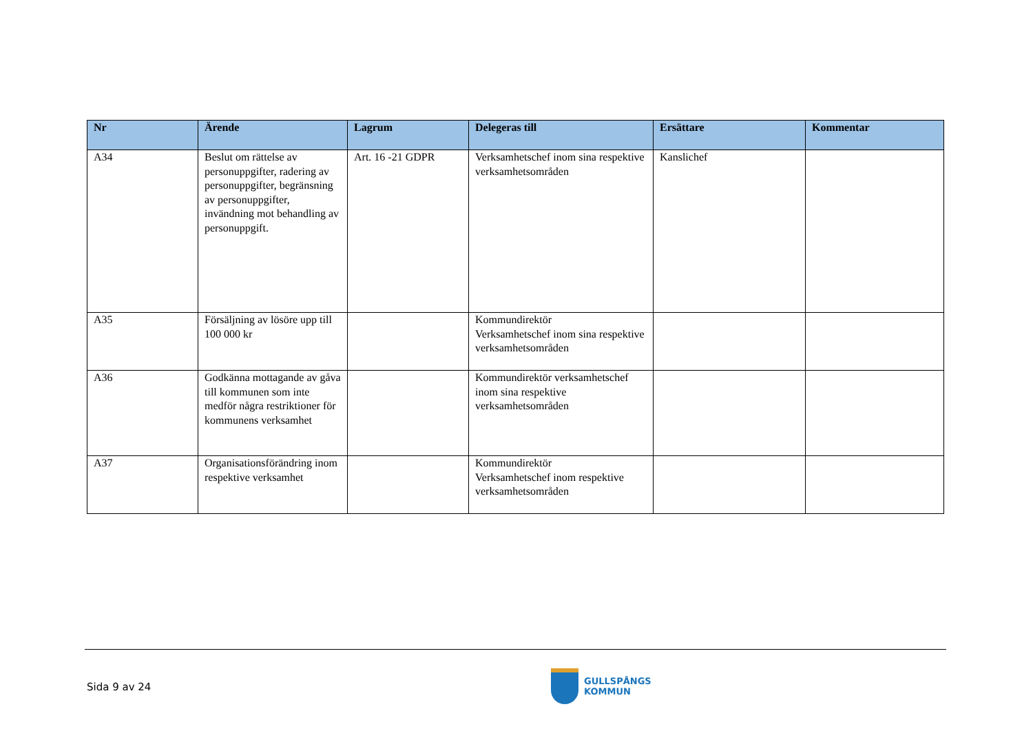| Nr | Ärende | Lagrum | Delegeras till | Ersättare | Kommentar |
| --- | --- | --- | --- | --- | --- |
| A34 | Beslut om rättelse av personuppgifter, radering av personuppgifter, begränsning av personuppgifter, invändning mot behandling av personuppgift. | Art. 16 -21 GDPR | Verksamhetschef inom sina respektive verksamhetsområden | Kanslichef | |
| A35 | Försäljning av lösöre upp till 100 000 kr | | Kommundirektör Verksamhetschef inom sina respektive verksamhetsområden | | |
| A36 | Godkänna mottagande av gåva till kommunen som inte medför några restriktioner för kommunens verksamhet | | Kommundirektör verksamhetschef inom sina respektive verksamhetsområden | | |
| A37 | Organisationsförändring inom respektive verksamhet | | Kommundirektör Verksamhetschef inom respektive verksamhetsområden | | |
Sida 9 av 24
GULLSPÅNGS
KOMMUN